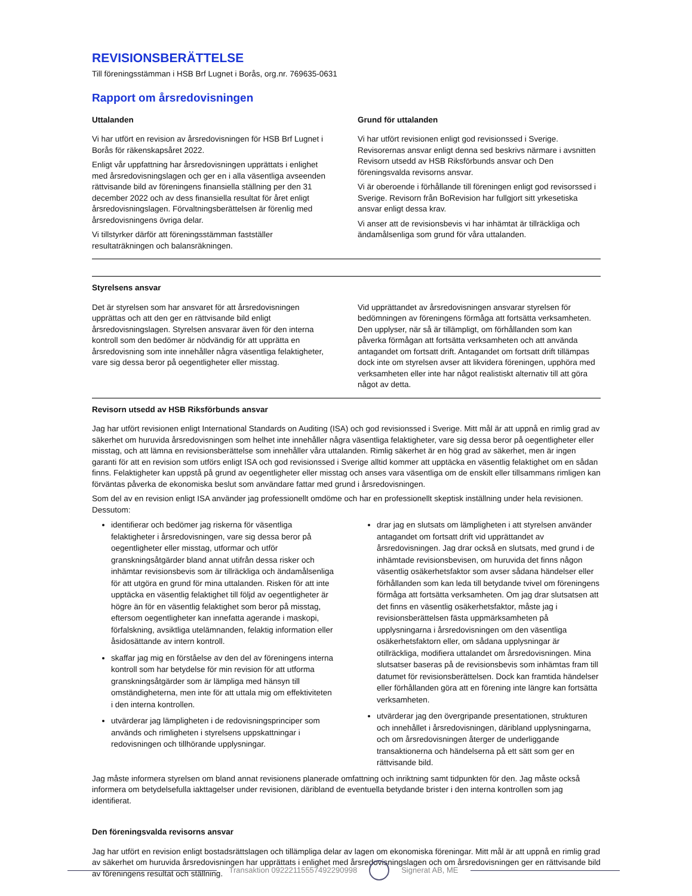REVISIONSBERÄTTELSE
Till föreningsstämman i HSB Brf Lugnet i Borås, org.nr. 769635-0631
Rapport om årsredovisningen
Uttalanden
Vi har utfört en revision av årsredovisningen för HSB Brf Lugnet i Borås för räkenskapsåret 2022.
Enligt vår uppfattning har årsredovisningen upprättats i enlighet med årsredovisningslagen och ger en i alla väsentliga avseenden rättvisande bild av föreningens finansiella ställning per den 31 december 2022 och av dess finansiella resultat för året enligt årsredovisningslagen. Förvaltningsberättelsen är förenlig med årsredovisningens övriga delar.
Vi tillstyrker därför att föreningsstämman fastställer resultaträkningen och balansräkningen.
Grund för uttalanden
Vi har utfört revisionen enligt god revisionssed i Sverige. Revisorernas ansvar enligt denna sed beskrivs närmare i avsnitten Revisorn utsedd av HSB Riksförbunds ansvar och Den föreningsvalda revisorns ansvar.
Vi är oberoende i förhållande till föreningen enligt god revisorssed i Sverige. Revisorn från BoRevision har fullgjort sitt yrkesetiska ansvar enligt dessa krav.
Vi anser att de revisionsbevis vi har inhämtat är tillräckliga och ändamålsenliga som grund för våra uttalanden.
Styrelsens ansvar
Det är styrelsen som har ansvaret för att årsredovisningen upprättas och att den ger en rättvisande bild enligt årsredovisningslagen. Styrelsen ansvarar även för den interna kontroll som den bedömer är nödvändig för att upprätta en årsredovisning som inte innehåller några väsentliga felaktigheter, vare sig dessa beror på oegentligheter eller misstag.
Vid upprättandet av årsredovisningen ansvarar styrelsen för bedömningen av föreningens förmåga att fortsätta verksamheten. Den upplyser, när så är tillämpligt, om förhållanden som kan påverka förmågan att fortsätta verksamheten och att använda antagandet om fortsatt drift. Antagandet om fortsatt drift tillämpas dock inte om styrelsen avser att likvidera föreningen, upphöra med verksamheten eller inte har något realistiskt alternativ till att göra något av detta.
Revisorn utsedd av HSB Riksförbunds ansvar
Jag har utfört revisionen enligt International Standards on Auditing (ISA) och god revisionssed i Sverige. Mitt mål är att uppnå en rimlig grad av säkerhet om huruvida årsredovisningen som helhet inte innehåller några väsentliga felaktigheter, vare sig dessa beror på oegentligheter eller misstag, och att lämna en revisionsberättelse som innehåller våra uttalanden. Rimlig säkerhet är en hög grad av säkerhet, men är ingen garanti för att en revision som utförs enligt ISA och god revisionssed i Sverige alltid kommer att upptäcka en väsentlig felaktighet om en sådan finns. Felaktigheter kan uppstå på grund av oegentligheter eller misstag och anses vara väsentliga om de enskilt eller tillsammans rimligen kan förväntas påverka de ekonomiska beslut som användare fattar med grund i årsredovisningen.
Som del av en revision enligt ISA använder jag professionellt omdöme och har en professionellt skeptisk inställning under hela revisionen. Dessutom:
identifierar och bedömer jag riskerna för väsentliga felaktigheter i årsredovisningen, vare sig dessa beror på oegentligheter eller misstag, utformar och utför granskningsåtgärder bland annat utifrån dessa risker och inhämtar revisionsbevis som är tillräckliga och ändamålsenliga för att utgöra en grund för mina uttalanden. Risken för att inte upptäcka en väsentlig felaktighet till följd av oegentligheter är högre än för en väsentlig felaktighet som beror på misstag, eftersom oegentligheter kan innefatta agerande i maskopi, förfalskning, avsiktliga utelämnanden, felaktig information eller åsidosättande av intern kontroll.
skaffar jag mig en förståelse av den del av föreningens interna kontroll som har betydelse för min revision för att utforma granskningsåtgärder som är lämpliga med hänsyn till omständigheterna, men inte för att uttala mig om effektiviteten i den interna kontrollen.
utvärderar jag lämpligheten i de redovisningsprinciper som används och rimligheten i styrelsens uppskattningar i redovisningen och tillhörande upplysningar.
drar jag en slutsats om lämpligheten i att styrelsen använder antagandet om fortsatt drift vid upprättandet av årsredovisningen. Jag drar också en slutsats, med grund i de inhämtade revisionsbevisen, om huruvida det finns någon väsentlig osäkerhetsfaktor som avser sådana händelser eller förhållanden som kan leda till betydande tvivel om föreningens förmåga att fortsätta verksamheten. Om jag drar slutsatsen att det finns en väsentlig osäkerhetsfaktor, måste jag i revisionsberättelsen fästa uppmärksamheten på upplysningarna i årsredovisningen om den väsentliga osäkerhetsfaktorn eller, om sådana upplysningar är otillräckliga, modifiera uttalandet om årsredovisningen. Mina slutsatser baseras på de revisionsbevis som inhämtas fram till datumet för revisionsberättelsen. Dock kan framtida händelser eller förhållanden göra att en förening inte längre kan fortsätta verksamheten.
utvärderar jag den övergripande presentationen, strukturen och innehållet i årsredovisningen, däribland upplysningarna, och om årsredovisningen återger de underliggande transaktionerna och händelserna på ett sätt som ger en rättvisande bild.
Jag måste informera styrelsen om bland annat revisionens planerade omfattning och inriktning samt tidpunkten för den. Jag måste också informera om betydelsefulla iakttagelser under revisionen, däribland de eventuella betydande brister i den interna kontrollen som jag identifierat.
Den föreningsvalda revisorns ansvar
Jag har utfört en revision enligt bostadsrättslagen och tillämpliga delar av lagen om ekonomiska föreningar. Mitt mål är att uppnå en rimlig grad av säkerhet om huruvida årsredovisningen har upprättats i enlighet med årsredovisningslagen och om årsredovisningen ger en rättvisande bild av föreningens resultat och ställning.
Transaktion 09222115557492290998
Signerat AB, ME